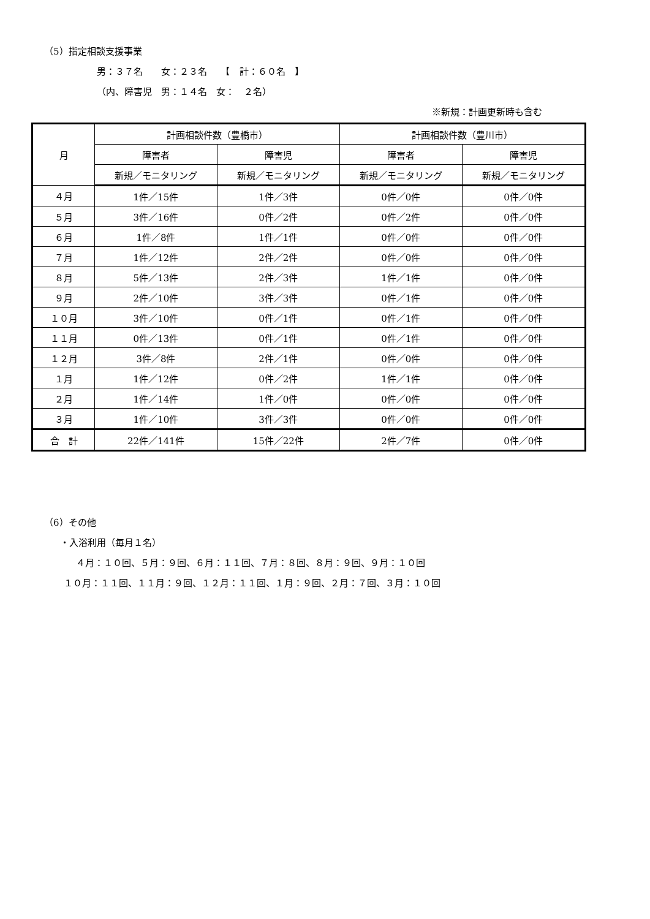（5）指定相談支援事業
男：３７名　　女：２３名　　【　計：６０名　】
（内、障害児　男：１４名　女：　２名）
※新規：計画更新時も含む
| 月 | 計画相談件数（豊橋市） | | 計画相談件数（豊川市） | |
| --- | --- | --- | --- | --- |
| | 障害者 | 障害児 | 障害者 | 障害児 |
| | 新規／モニタリング | 新規／モニタリング | 新規／モニタリング | 新規／モニタリング |
| ４月 | 1件／15件 | 1件／3件 | 0件／0件 | 0件／0件 |
| ５月 | 3件／16件 | 0件／2件 | 0件／2件 | 0件／0件 |
| ６月 | 1件／8件 | 1件／1件 | 0件／0件 | 0件／0件 |
| ７月 | 1件／12件 | 2件／2件 | 0件／0件 | 0件／0件 |
| ８月 | 5件／13件 | 2件／3件 | 1件／1件 | 0件／0件 |
| ９月 | 2件／10件 | 3件／3件 | 0件／1件 | 0件／0件 |
| １０月 | 3件／10件 | 0件／1件 | 0件／1件 | 0件／0件 |
| １１月 | 0件／13件 | 0件／1件 | 0件／1件 | 0件／0件 |
| １２月 | 3件／8件 | 2件／1件 | 0件／0件 | 0件／0件 |
| １月 | 1件／12件 | 0件／2件 | 1件／1件 | 0件／0件 |
| ２月 | 1件／14件 | 1件／0件 | 0件／0件 | 0件／0件 |
| ３月 | 1件／10件 | 3件／3件 | 0件／0件 | 0件／0件 |
| 合 計 | 22件／141件 | 15件／22件 | 2件／7件 | 0件／0件 |
（6）その他
・入浴利用（毎月１名）
４月：１０回、５月：９回、６月：１１回、７月：８回、８月：９回、９月：１０回
１０月：１１回、１１月：９回、１２月：１１回、１月：９回、２月：７回、３月：１０回